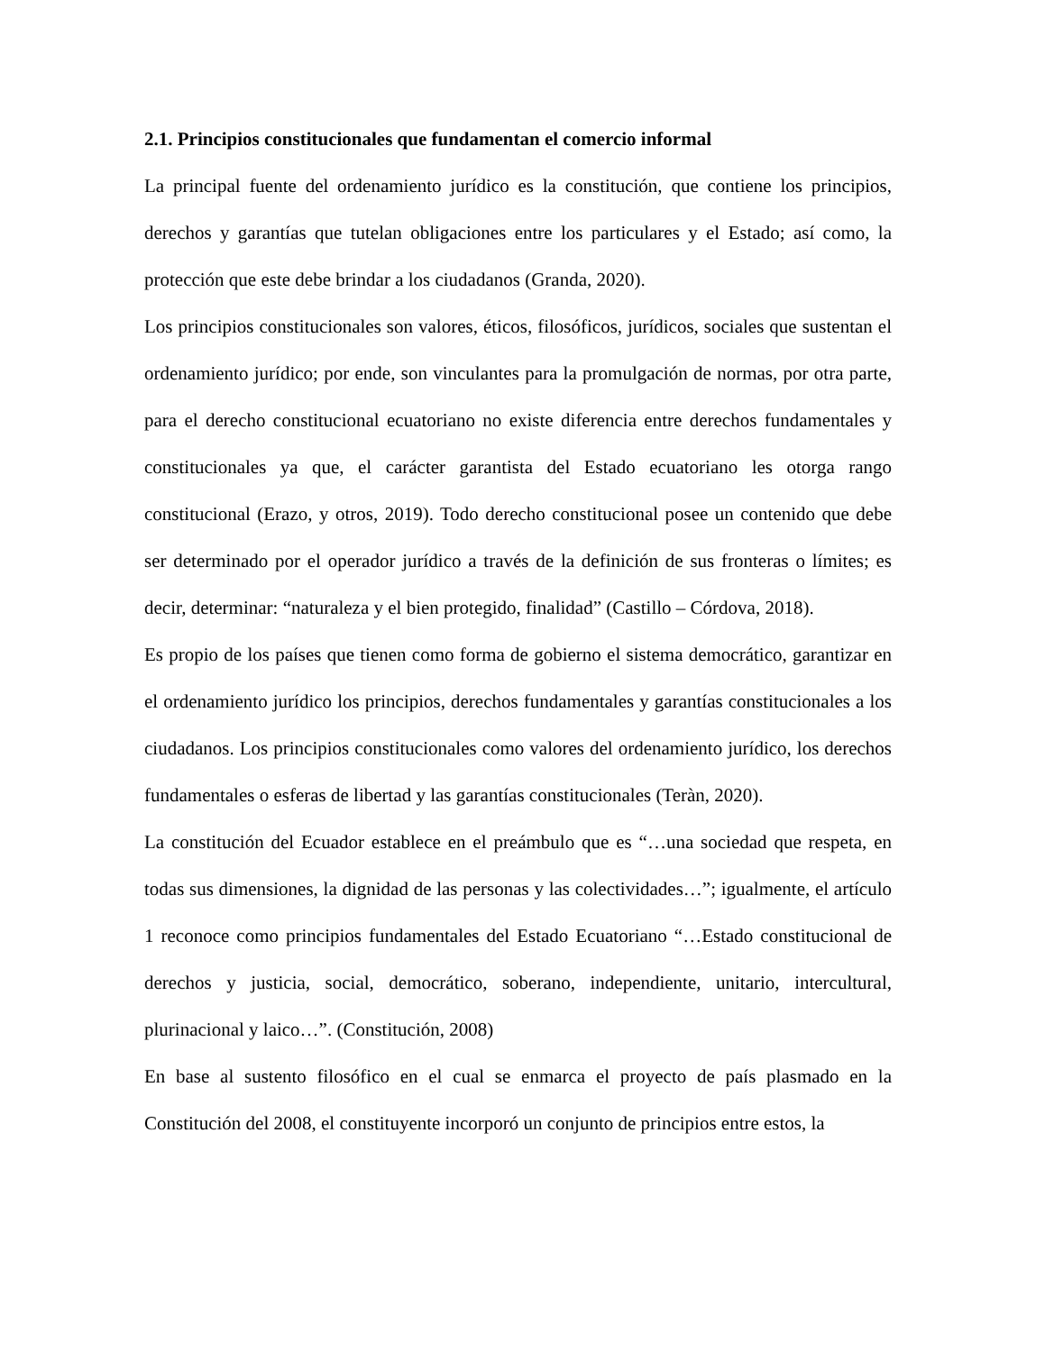2.1. Principios constitucionales que fundamentan el comercio informal
La principal fuente del ordenamiento jurídico es la constitución, que contiene los principios, derechos y garantías que tutelan obligaciones entre los particulares y el Estado; así como, la protección que este debe brindar a los ciudadanos (Granda, 2020).
Los principios constitucionales son valores, éticos, filosóficos, jurídicos, sociales que sustentan el ordenamiento jurídico; por ende, son vinculantes para la promulgación de normas, por otra parte, para el derecho constitucional ecuatoriano no existe diferencia entre derechos fundamentales y constitucionales ya que, el carácter garantista del Estado ecuatoriano les otorga rango constitucional (Erazo, y otros, 2019). Todo derecho constitucional posee un contenido que debe ser determinado por el operador jurídico a través de la definición de sus fronteras o límites; es decir, determinar: “naturaleza y el bien protegido, finalidad” (Castillo – Córdova, 2018).
Es propio de los países que tienen como forma de gobierno el sistema democrático, garantizar en el ordenamiento jurídico los principios, derechos fundamentales y garantías constitucionales a los ciudadanos. Los principios constitucionales como valores del ordenamiento jurídico, los derechos fundamentales o esferas de libertad y las garantías constitucionales (Teràn, 2020).
La constitución del Ecuador establece en el preámbulo que es “…una sociedad que respeta, en todas sus dimensiones, la dignidad de las personas y las colectividades…”; igualmente, el artículo 1 reconoce como principios fundamentales del Estado Ecuatoriano “…Estado constitucional de derechos y justicia, social, democrático, soberano, independiente, unitario, intercultural, plurinacional y laico…”. (Constitución, 2008)
En base al sustento filosófico en el cual se enmarca el proyecto de país plasmado en la Constitución del 2008, el constituyente incorporó un conjunto de principios entre estos, la